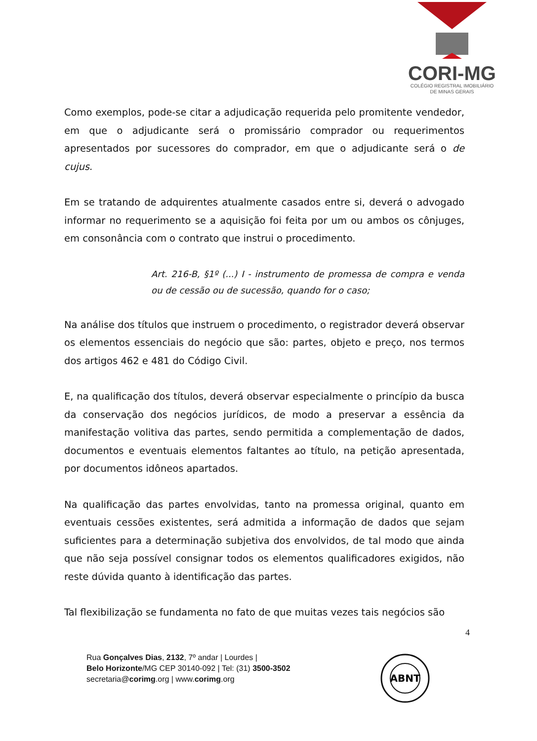CORI-MG
COLÉGIO REGISTRAL IMOBILIÁRIO
DE MINAS GERAIS
Como exemplos, pode-se citar a adjudicação requerida pelo promitente vendedor, em que o adjudicante será o promissário comprador ou requerimentos apresentados por sucessores do comprador, em que o adjudicante será o de cujus.
Em se tratando de adquirentes atualmente casados entre si, deverá o advogado informar no requerimento se a aquisição foi feita por um ou ambos os cônjuges, em consonância com o contrato que instrui o procedimento.
Art. 216-B, §1º (...) I - instrumento de promessa de compra e venda ou de cessão ou de sucessão, quando for o caso;
Na análise dos títulos que instruem o procedimento, o registrador deverá observar os elementos essenciais do negócio que são: partes, objeto e preço, nos termos dos artigos 462 e 481 do Código Civil.
E, na qualificação dos títulos, deverá observar especialmente o princípio da busca da conservação dos negócios jurídicos, de modo a preservar a essência da manifestação volitiva das partes, sendo permitida a complementação de dados, documentos e eventuais elementos faltantes ao título, na petição apresentada, por documentos idôneos apartados.
Na qualificação das partes envolvidas, tanto na promessa original, quanto em eventuais cessões existentes, será admitida a informação de dados que sejam suficientes para a determinação subjetiva dos envolvidos, de tal modo que ainda que não seja possível consignar todos os elementos qualificadores exigidos, não reste dúvida quanto à identificação das partes.
Tal flexibilização se fundamenta no fato de que muitas vezes tais negócios são
4
Rua Gonçalves Dias, 2132, 7º andar | Lourdes |
Belo Horizonte/MG CEP 30140-092 | Tel: (31) 3500-3502
secretaria@corimg.org | www.corimg.org
ABNT